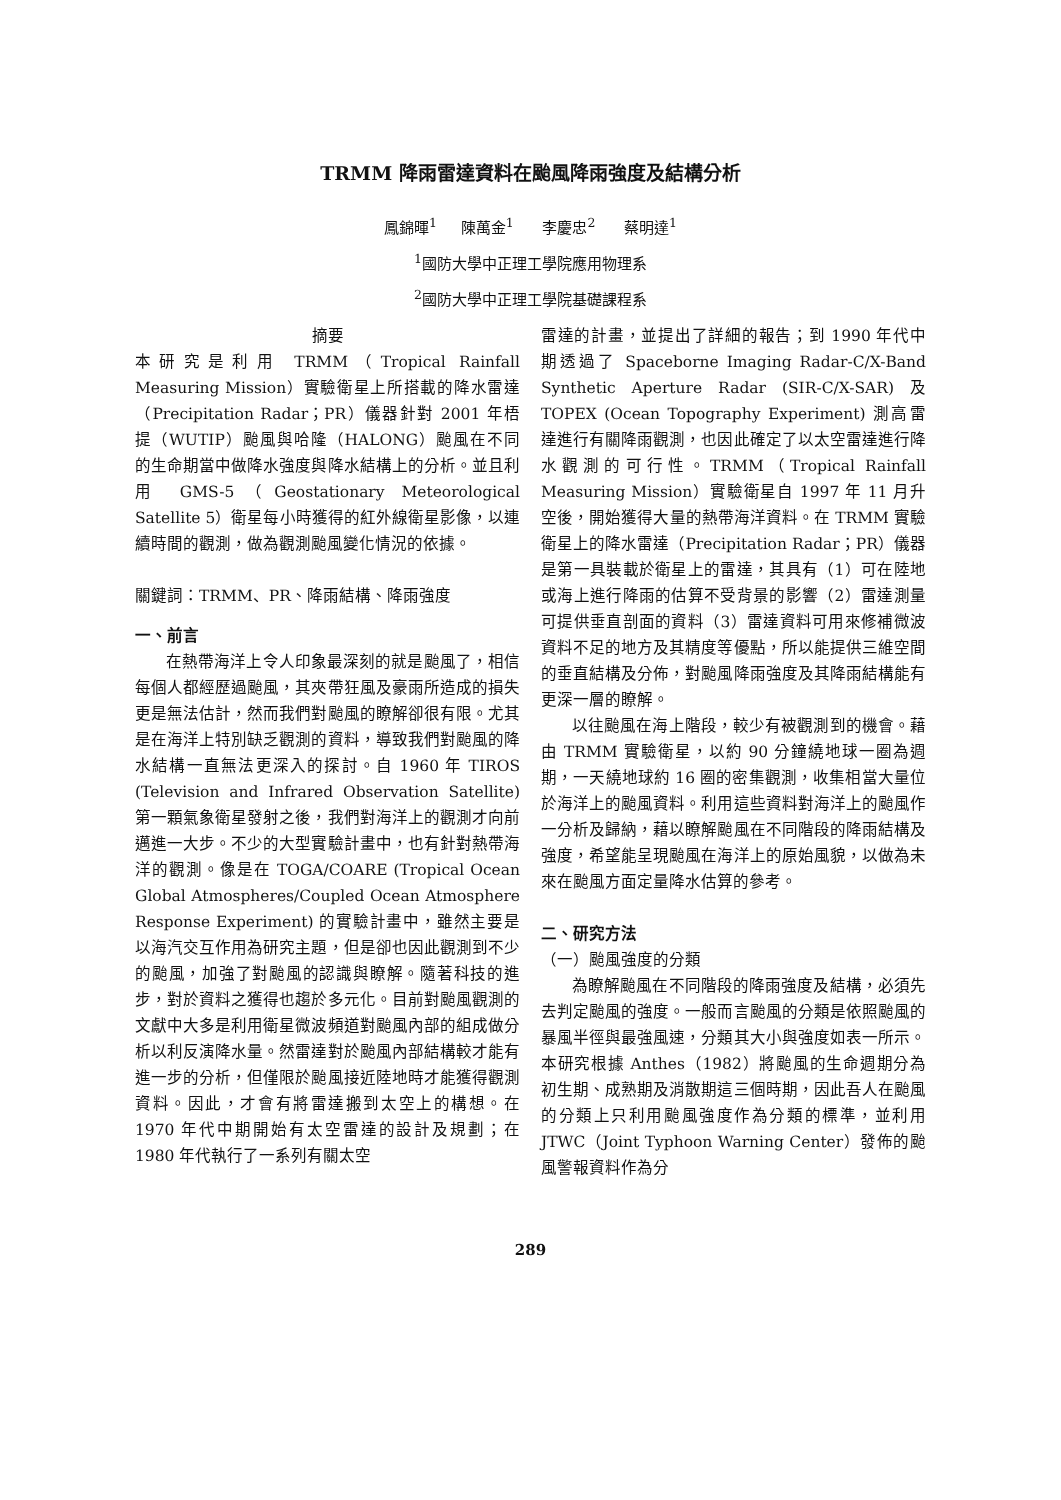TRMM 降雨雷達資料在颱風降雨強度及結構分析
鳳錦暉<sup>1</sup> 陳萬金<sup>1</sup> 李慶忠<sup>2</sup> 蔡明達<sup>1</sup>
<sup>1</sup> 國防大學中正理工學院應用物理系
<sup>2</sup> 國防大學中正理工學院基礎課程系
摘要
本研究是利用 TRMM（Tropical Rainfall Measuring Mission）實驗衛星上所搭載的降水雷達（Precipitation Radar；PR）儀器針對 2001 年梧提（WUTIP）颱風與哈隆（HALONG）颱風在不同的生命期當中做降水強度與降水結構上的分析。並且利用 GMS-5（Geostationary Meteorological Satellite 5）衛星每小時獲得的紅外線衛星影像，以連續時間的觀測，做為觀測颱風變化情況的依據。
關鍵詞：TRMM、PR、降雨結構、降雨強度
一、前言
在熱帶海洋上令人印象最深刻的就是颱風了，相信每個人都經歷過颱風，其夾帶狂風及豪雨所造成的損失更是無法估計，然而我們對颱風的瞭解卻很有限。尤其是在海洋上特別缺乏觀測的資料，導致我們對颱風的降水結構一直無法更深入的探討。自 1960 年 TIROS (Television and Infrared Observation Satellite) 第一顆氣象衛星發射之後，我們對海洋上的觀測才向前邁進一大步。不少的大型實驗計畫中，也有針對熱帶海洋的觀測。像是在 TOGA/COARE (Tropical Ocean Global Atmospheres/Coupled Ocean Atmosphere Response Experiment) 的實驗計畫中，雖然主要是以海汽交互作用為研究主題，但是卻也因此觀測到不少的颱風，加強了對颱風的認識與瞭解。隨著科技的進步，對於資料之獲得也趨於多元化。目前對颱風觀測的文獻中大多是利用衛星微波頻道對颱風內部的組成做分析以利反演降水量。然雷達對於颱風內部結構較才能有進一步的分析，但僅限於颱風接近陸地時才能獲得觀測資料。因此，才會有將雷達搬到太空上的構想。在 1970 年代中期開始有太空雷達的設計及規劃；在 1980 年代執行了一系列有關太空
雷達的計畫，並提出了詳細的報告；到 1990 年代中期透過了 Spaceborne Imaging Radar-C/X-Band Synthetic Aperture Radar (SIR-C/X-SAR) 及 TOPEX (Ocean Topography Experiment) 測高雷達進行有關降雨觀測，也因此確定了以太空雷達進行降水觀測的可行性。TRMM（Tropical Rainfall Measuring Mission）實驗衛星自 1997 年 11 月升空後，開始獲得大量的熱帶海洋資料。在 TRMM 實驗衛星上的降水雷達（Precipitation Radar；PR）儀器是第一具裝載於衛星上的雷達，其具有（1）可在陸地或海上進行降雨的估算不受背景的影響（2）雷達測量可提供垂直剖面的資料（3）雷達資料可用來修補微波資料不足的地方及其精度等優點，所以能提供三維空間的垂直結構及分佈，對颱風降雨強度及其降雨結構能有更深一層的瞭解。
以往颱風在海上階段，較少有被觀測到的機會。藉由 TRMM 實驗衛星，以約 90 分鐘繞地球一圈為週期，一天繞地球約 16 圈的密集觀測，收集相當大量位於海洋上的颱風資料。利用這些資料對海洋上的颱風作一分析及歸納，藉以瞭解颱風在不同階段的降雨結構及強度，希望能呈現颱風在海洋上的原始風貌，以做為未來在颱風方面定量降水估算的參考。
二、研究方法
（一）颱風強度的分類
為瞭解颱風在不同階段的降雨強度及結構，必須先去判定颱風的強度。一般而言颱風的分類是依照颱風的暴風半徑與最強風速，分類其大小與強度如表一所示。本研究根據 Anthes（1982）將颱風的生命週期分為初生期、成熟期及消散期這三個時期，因此吾人在颱風的分類上只利用颱風強度作為分類的標準，並利用 JTWC（Joint Typhoon Warning Center）發佈的颱風警報資料作為分
289